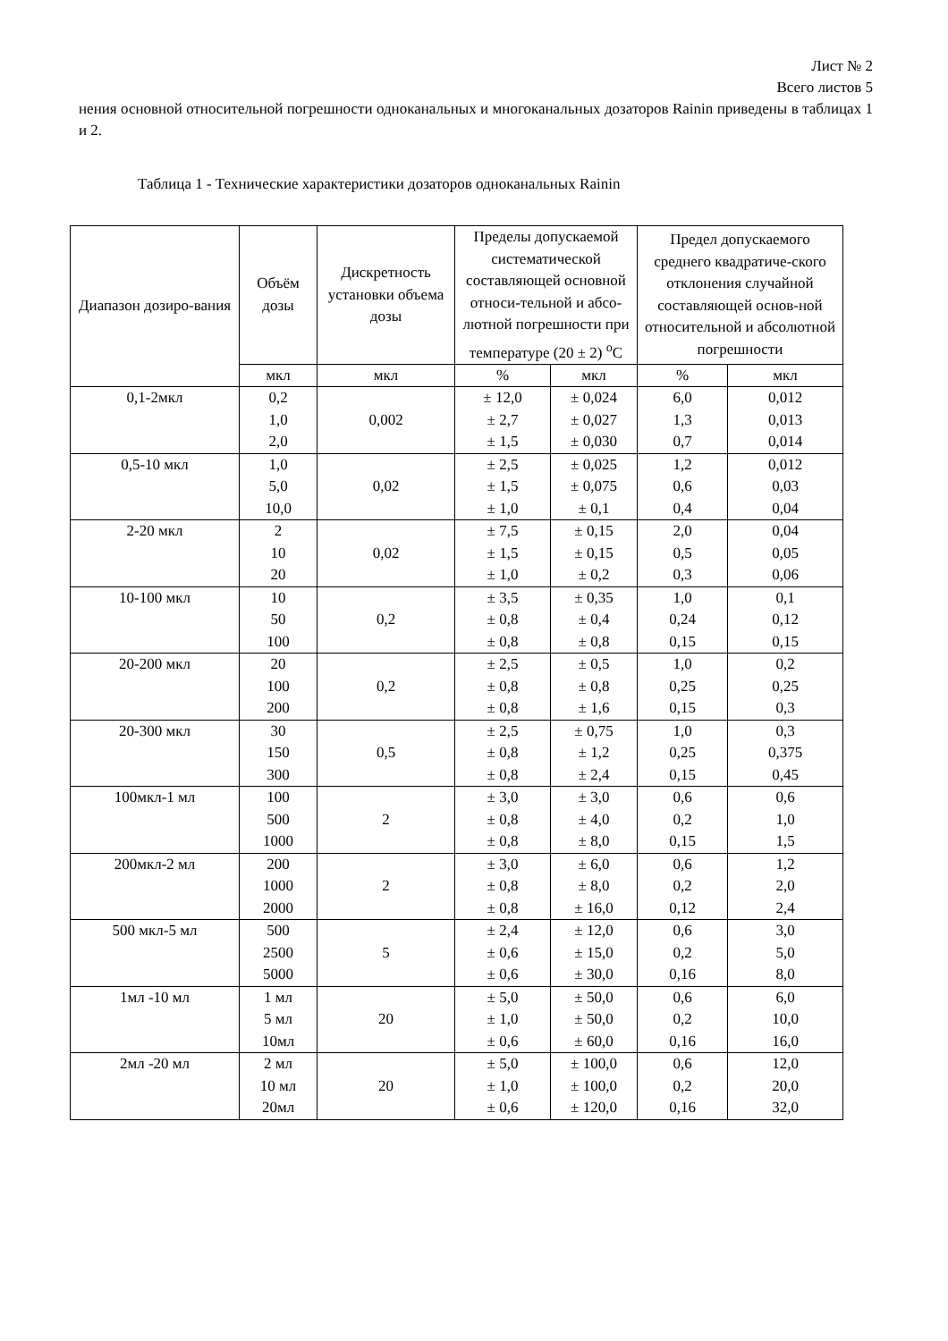Лист № 2
Всего листов 5
нения основной относительной погрешности одноканальных и многоканальных дозаторов Rainin приведены в таблицах 1 и 2.
Таблица 1 - Технические характеристики дозаторов одноканальных Rainin
| Диапазон дозиро-вания | Объём дозы | Дискретность установки объема дозы | Пределы допускаемой систематической составляющей основной относи-тельной и абсо-лютной погрешности при температуре (20 ± 2) <sup>о</sup>С | | Предел допускаемого среднего квадратиче-ского отклонения случайной составляющей основ-ной относительной и абсолютной погрешности | |
| --- | --- | --- | --- | --- | --- | --- |
| | мкл | мкл | % | мкл | % | мкл |
| 0,1-2мкл | 0,2 1,0 2,0 | 0,002 | ± 12,0 ± 2,7 ± 1,5 | ± 0,024 ± 0,027 ± 0,030 | 6,0 1,3 0,7 | 0,012 0,013 0,014 |
| 0,5-10 мкл | 1,0 5,0 10,0 | 0,02 | ± 2,5 ± 1,5 ± 1,0 | ± 0,025 ± 0,075 ± 0,1 | 1,2 0,6 0,4 | 0,012 0,03 0,04 |
| 2-20 мкл | 2 10 20 | 0,02 | ± 7,5 ± 1,5 ± 1,0 | ± 0,15 ± 0,15 ± 0,2 | 2,0 0,5 0,3 | 0,04 0,05 0,06 |
| 10-100 мкл | 10 50 100 | 0,2 | ± 3,5 ± 0,8 ± 0,8 | ± 0,35 ± 0,4 ± 0,8 | 1,0 0,24 0,15 | 0,1 0,12 0,15 |
| 20-200 мкл | 20 100 200 | 0,2 | ± 2,5 ± 0,8 ± 0,8 | ± 0,5 ± 0,8 ± 1,6 | 1,0 0,25 0,15 | 0,2 0,25 0,3 |
| 20-300 мкл | 30 150 300 | 0,5 | ± 2,5 ± 0,8 ± 0,8 | ± 0,75 ± 1,2 ± 2,4 | 1,0 0,25 0,15 | 0,3 0,375 0,45 |
| 100мкл-1 мл | 100 500 1000 | 2 | ± 3,0 ± 0,8 ± 0,8 | ± 3,0 ± 4,0 ± 8,0 | 0,6 0,2 0,15 | 0,6 1,0 1,5 |
| 200мкл-2 мл | 200 1000 2000 | 2 | ± 3,0 ± 0,8 ± 0,8 | ± 6,0 ± 8,0 ± 16,0 | 0,6 0,2 0,12 | 1,2 2,0 2,4 |
| 500 мкл-5 мл | 500 2500 5000 | 5 | ± 2,4 ± 0,6 ± 0,6 | ± 12,0 ± 15,0 ± 30,0 | 0,6 0,2 0,16 | 3,0 5,0 8,0 |
| 1мл -10 мл | 1 мл 5 мл 10мл | 20 | ± 5,0 ± 1,0 ± 0,6 | ± 50,0 ± 50,0 ± 60,0 | 0,6 0,2 0,16 | 6,0 10,0 16,0 |
| 2мл -20 мл | 2 мл 10 мл 20мл | 20 | ± 5,0 ± 1,0 ± 0,6 | ± 100,0 ± 100,0 ± 120,0 | 0,6 0,2 0,16 | 12,0 20,0 32,0 |